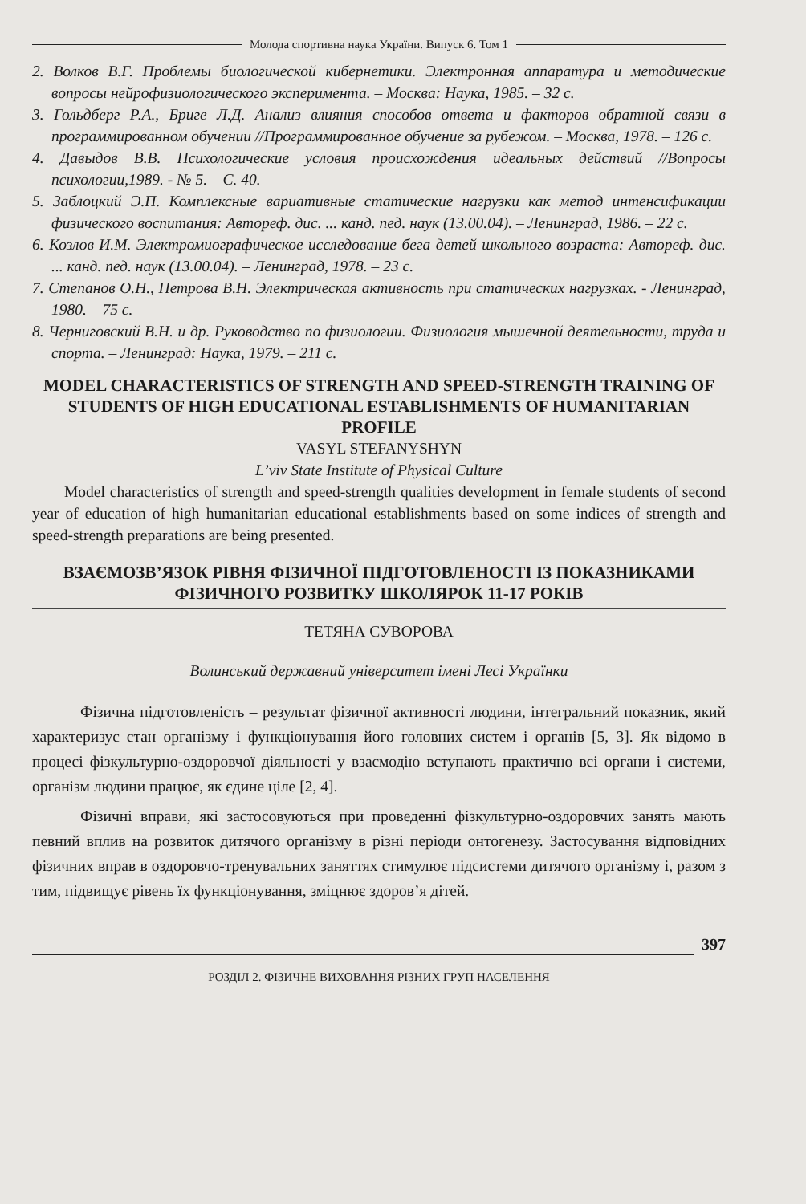Молода спортивна наука України. Випуск 6. Том 1
2. Волков В.Г. Проблемы биологической кибернетики. Электронная аппаратура и методические вопросы нейрофизиологического эксперимента. – Москва: Наука, 1985. – 32 с.
3. Гольдберг Р.А., Бриге Л.Д. Анализ влияния способов ответа и факторов обратной связи в программированном обучении //Программированное обучение за рубежом. – Москва, 1978. – 126 с.
4. Давыдов В.В. Психологические условия происхождения идеальных действий //Вопросы психологии,1989. - № 5. – С. 40.
5. Заблоцкий Э.П. Комплексные вариативные статические нагрузки как метод интенсификации физического воспитания: Автореф. дис. ... канд. пед. наук (13.00.04). – Ленинград, 1986. – 22 с.
6. Козлов И.М. Электромиографическое исследование бега детей школьного возраста: Автореф. дис. ... канд. пед. наук (13.00.04). – Ленинград, 1978. – 23 с.
7. Степанов О.Н., Петрова В.Н. Электрическая активность при статических нагрузках. - Ленинград, 1980. – 75 с.
8. Черниговский В.Н. и др. Руководство по физиологии. Физиология мышечной деятельности, труда и спорта. – Ленинград: Наука, 1979. – 211 с.
MODEL CHARACTERISTICS OF STRENGTH AND SPEED-STRENGTH TRAINING OF STUDENTS OF HIGH EDUCATIONAL ESTABLISHMENTS OF HUMANITARIAN PROFILE
VASYL STEFANYSHYN
L’viv State Institute of Physical Culture
Model characteristics of strength and speed-strength qualities development in female students of second year of education of high humanitarian educational establishments based on some indices of strength and speed-strength preparations are being presented.
ВЗАЄМОЗВ’ЯЗОК РІВНЯ ФІЗИЧНОЇ ПІДГОТОВЛЕНОСТІ ІЗ ПОКАЗНИКАМИ ФІЗИЧНОГО РОЗВИТКУ ШКОЛЯРОК 11-17 РОКІВ
ТЕТЯНА СУВОРОВА
Волинський державний університет імені Лесі Українки
Фізична підготовленість – результат фізичної активності людини, інтегральний показник, який характеризує стан організму і функціонування його головних систем і органів [5, 3]. Як відомо в процесі фізкультурно-оздоровчої діяльності у взаємодію вступають практично всі органи і системи, організм людини працює, як єдине ціле [2, 4].
Фізичні вправи, які застосовуються при проведенні фізкультурно-оздоровчих занять мають певний вплив на розвиток дитячого організму в різні періоди онтогенезу. Застосування відповідних фізичних вправ в оздоровчо-тренувальних заняттях стимулює підсистеми дитячого організму і, разом з тим, підвищує рівень їх функціонування, зміцнює здоров’я дітей.
397
РОЗДІЛ 2. ФІЗИЧНЕ ВИХОВАННЯ РІЗНИХ ГРУП НАСЕЛЕННЯ